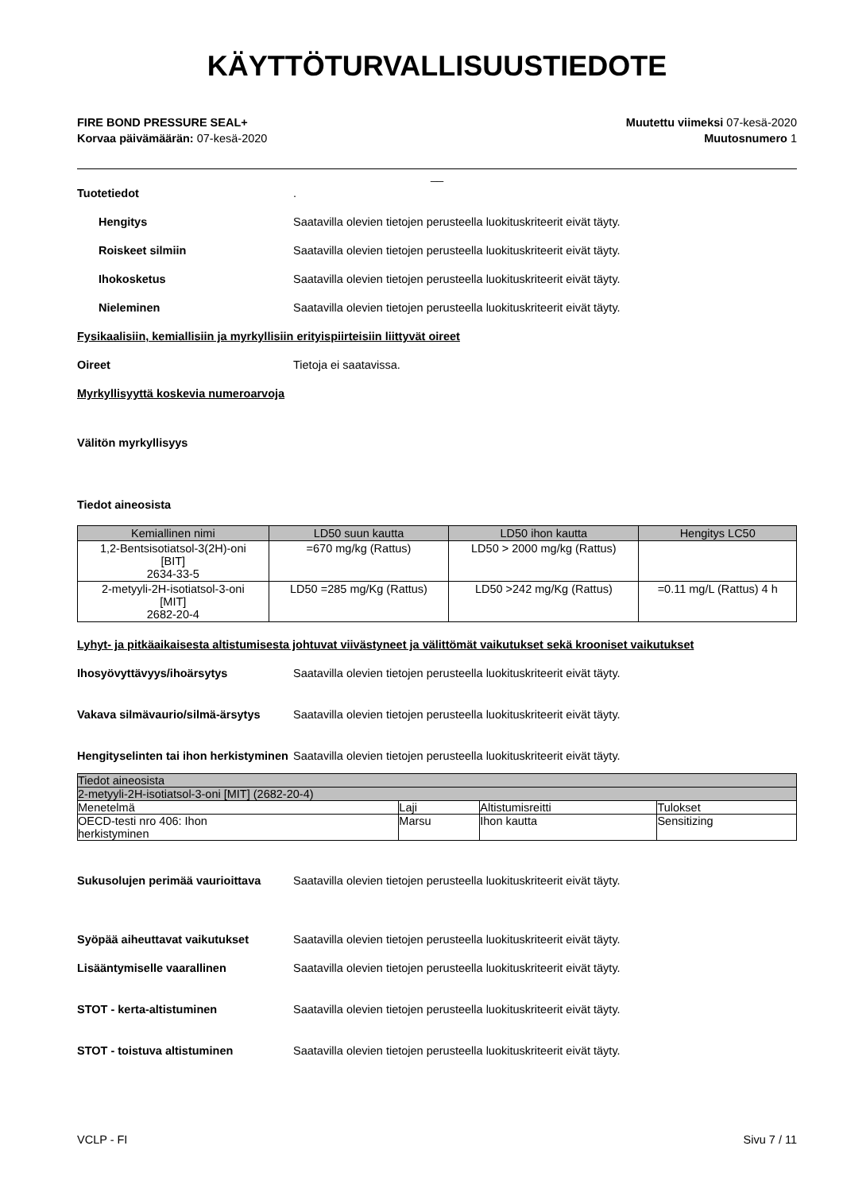KÄYTTÖTURVALLISUUSTIEDOTE
FIRE BOND PRESSURE SEAL+
Korvaa päivämäärän: 07-kesä-2020
Muutettu viimeksi 07-kesä-2020
Muutosnumero 1
__
Tuotetiedot .
Hengitys Saatavilla olevien tietojen perusteella luokituskriteerit eivät täyty.
Roiskeet silmiin Saatavilla olevien tietojen perusteella luokituskriteerit eivät täyty.
Ihokosketus Saatavilla olevien tietojen perusteella luokituskriteerit eivät täyty.
Nieleminen Saatavilla olevien tietojen perusteella luokituskriteerit eivät täyty.
Fysikaalisiin, kemiallisiin ja myrkyllisiin erityispiirteisiin liittyvät oireet
Oireet Tietoja ei saatavissa.
Myrkyllisyyttä koskevia numeroarvoja
Välitön myrkyllisyys
Tiedot aineosista
| Kemiallinen nimi | LD50 suun kautta | LD50 ihon kautta | Hengitys LC50 |
| --- | --- | --- | --- |
| 1,2-Bentsisotiatsol-3(2H)-oni [BIT] 2634-33-5 | =670 mg/kg (Rattus) | LD50 > 2000 mg/kg (Rattus) | |
| 2-metyyli-2H-isotiatsol-3-oni [MIT] 2682-20-4 | LD50 =285 mg/Kg (Rattus) | LD50 >242 mg/Kg (Rattus) | =0.11 mg/L (Rattus) 4 h |
Lyhyt- ja pitkäaikaisesta altistumisesta johtuvat viivästyneet ja välittömät vaikutukset sekä krooniset vaikutukset
Ihosyövyttävyys/ihoärsytys Saatavilla olevien tietojen perusteella luokituskriteerit eivät täyty.
Vakava silmävaurio/silmä-ärsytys
Saatavilla olevien tietojen perusteella luokituskriteerit eivät täyty.
Hengityselinten tai ihon herkistyminen
Saatavilla olevien tietojen perusteella luokituskriteerit eivät täyty.
| Tiedot aineosista | | | |
| 2-metyyli-2H-isotiatsol-3-oni [MIT] (2682-20-4) | | | |
| Menetelmä | Laji | Altistumisreitti | Tulokset |
| OECD-testi nro 406: Ihon herkistyminen | Marsu | Ihon kautta | Sensitizing |
Sukusolujen perimää vaurioittava
Saatavilla olevien tietojen perusteella luokituskriteerit eivät täyty.
Syöpää aiheuttavat vaikutukset Saatavilla olevien tietojen perusteella luokituskriteerit eivät täyty.
Lisääntymiselle vaarallinen Saatavilla olevien tietojen perusteella luokituskriteerit eivät täyty.
STOT - kerta-altistuminen Saatavilla olevien tietojen perusteella luokituskriteerit eivät täyty.
STOT - toistuva altistuminen Saatavilla olevien tietojen perusteella luokituskriteerit eivät täyty.
VCLP - FI Sivu 7 / 11